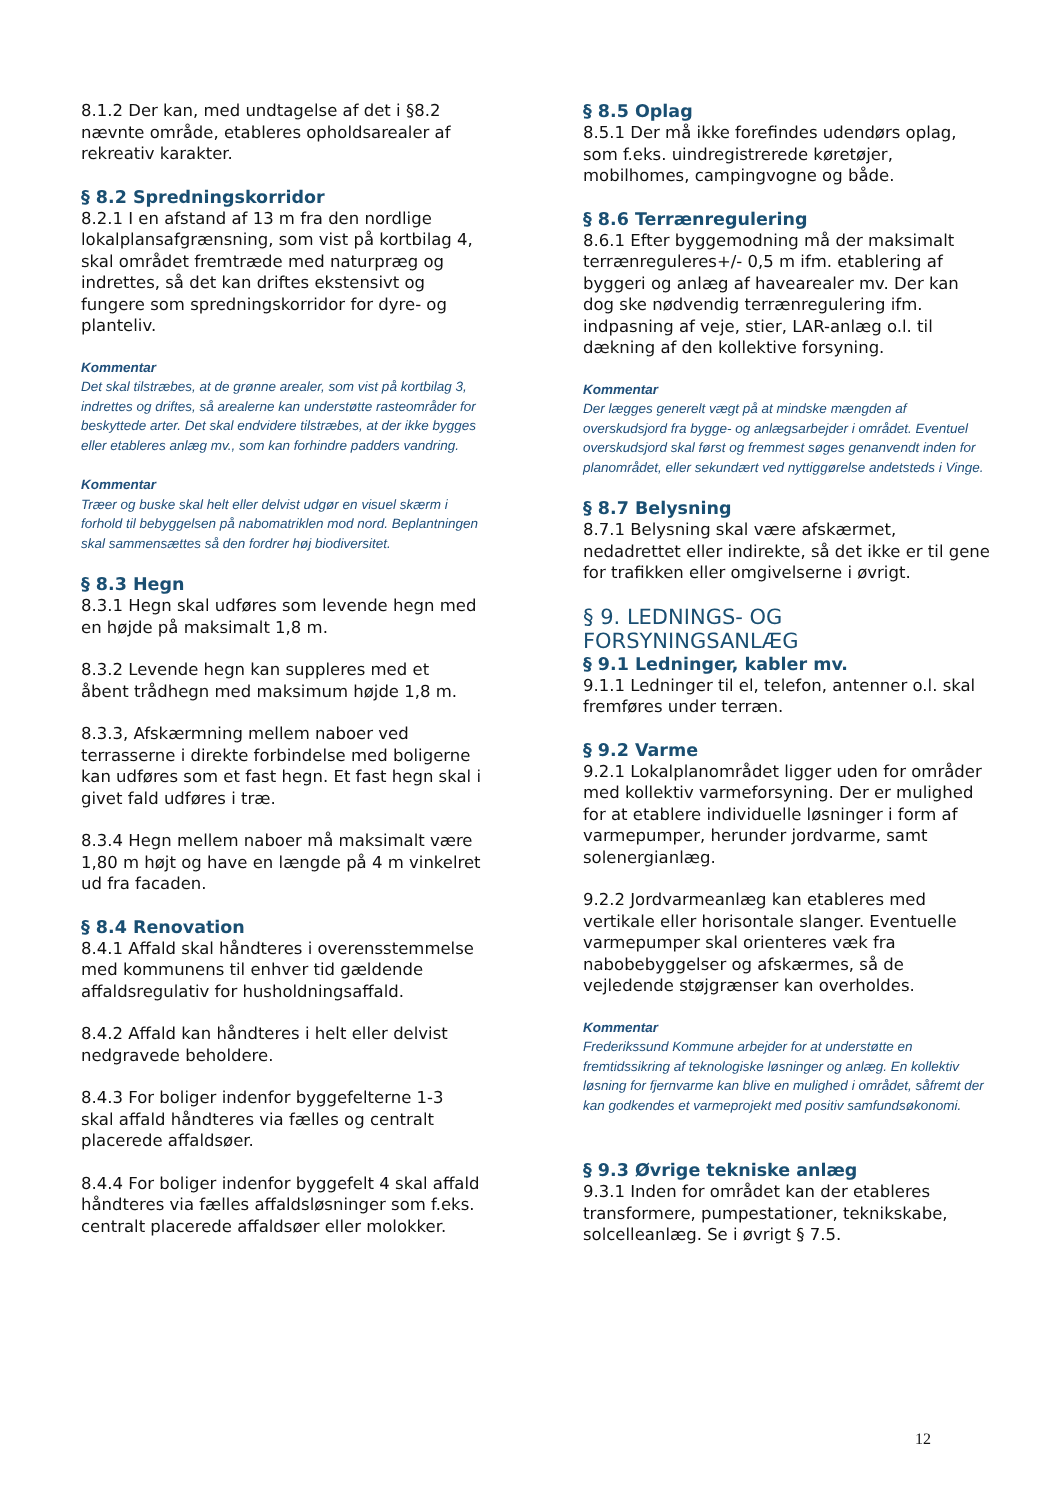8.1.2 Der kan, med undtagelse af det i §8.2 nævnte område, etableres opholdsarealer af rekreativ karakter.
§ 8.2 Spredningskorridor
8.2.1 I en afstand af 13 m fra den nordlige lokalplansafgrænsning, som vist på kortbilag 4, skal området fremtræde med naturpræg og indrettes, så det kan driftes ekstensivt og fungere som spredningskorridor for dyre- og planteliv.
Kommentar
Det skal tilstræbes, at de grønne arealer, som vist på kortbilag 3, indrettes og driftes, så arealerne kan understøtte rasteområder for beskyttede arter. Det skal endvidere tilstræbes, at der ikke bygges eller etableres anlæg mv., som kan forhindre padders vandring.
Kommentar
Træer og buske skal helt eller delvist udgør en visuel skærm i forhold til bebyggelsen på nabomatriklen mod nord. Beplantningen skal sammensættes så den fordrer høj biodiversitet.
§ 8.3 Hegn
8.3.1 Hegn skal udføres som levende hegn med en højde på maksimalt 1,8 m.
8.3.2 Levende hegn kan suppleres med et åbent trådhegn med maksimum højde 1,8 m.
8.3.3, Afskærmning mellem naboer ved terrasserne i direkte forbindelse med boligerne kan udføres som et fast hegn. Et fast hegn skal i givet fald udføres i træ.
8.3.4 Hegn mellem naboer må maksimalt være 1,80 m højt og have en længde på 4 m vinkelret ud fra facaden.
§ 8.4 Renovation
8.4.1 Affald skal håndteres i overensstemmelse med kommunens til enhver tid gældende affaldsregulativ for husholdningsaffald.
8.4.2 Affald kan håndteres i helt eller delvist nedgravede beholdere.
8.4.3 For boliger indenfor byggefelterne 1-3 skal affald håndteres via fælles og centralt placerede affaldsøer.
8.4.4 For boliger indenfor byggefelt 4 skal affald håndteres via fælles affaldsløsninger som f.eks. centralt placerede affaldsøer eller molokker.
§ 8.5 Oplag
8.5.1 Der må ikke forefindes udendørs oplag, som f.eks. uindregistrerede køretøjer, mobilhomes, campingvogne og både.
§ 8.6 Terrænregulering
8.6.1 Efter byggemodning må der maksimalt terrænreguleres+/- 0,5 m ifm. etablering af byggeri og anlæg af havearealer mv. Der kan dog ske nødvendig terrænregulering ifm. indpasning af veje, stier, LAR-anlæg o.l. til dækning af den kollektive forsyning.
Kommentar
Der lægges generelt vægt på at mindske mængden af overskudsjord fra bygge- og anlægsarbejder i området. Eventuel overskudsjord skal først og fremmest søges genanvendt inden for planområdet, eller sekundært ved nyttiggørelse andetsteds i Vinge.
§ 8.7 Belysning
8.7.1 Belysning skal være afskærmet, nedadrettet eller indirekte, så det ikke er til gene for trafikken eller omgivelserne i øvrigt.
§ 9. LEDNINGS- OG FORSYNINGSANLÆG
§ 9.1 Ledninger, kabler mv.
9.1.1 Ledninger til el, telefon, antenner o.l. skal fremføres under terræn.
§ 9.2 Varme
9.2.1 Lokalplanområdet ligger uden for områder med kollektiv varmeforsyning. Der er mulighed for at etablere individuelle løsninger i form af varmepumper, herunder jordvarme, samt solenergianlæg.
9.2.2 Jordvarmeanlæg kan etableres med vertikale eller horisontale slanger. Eventuelle varmepumper skal orienteres væk fra nabobebyggelser og afskærmes, så de vejledende støjgrænser kan overholdes.
Kommentar
Frederikssund Kommune arbejder for at understøtte en fremtidssikring af teknologiske løsninger og anlæg. En kollektiv løsning for fjernvarme kan blive en mulighed i området, såfremt der kan godkendes et varmeprojekt med positiv samfundsøkonomi.
§ 9.3 Øvrige tekniske anlæg
9.3.1 Inden for området kan der etableres transformere, pumpestationer, teknikskabe, solcelleanlæg. Se i øvrigt § 7.5.
12